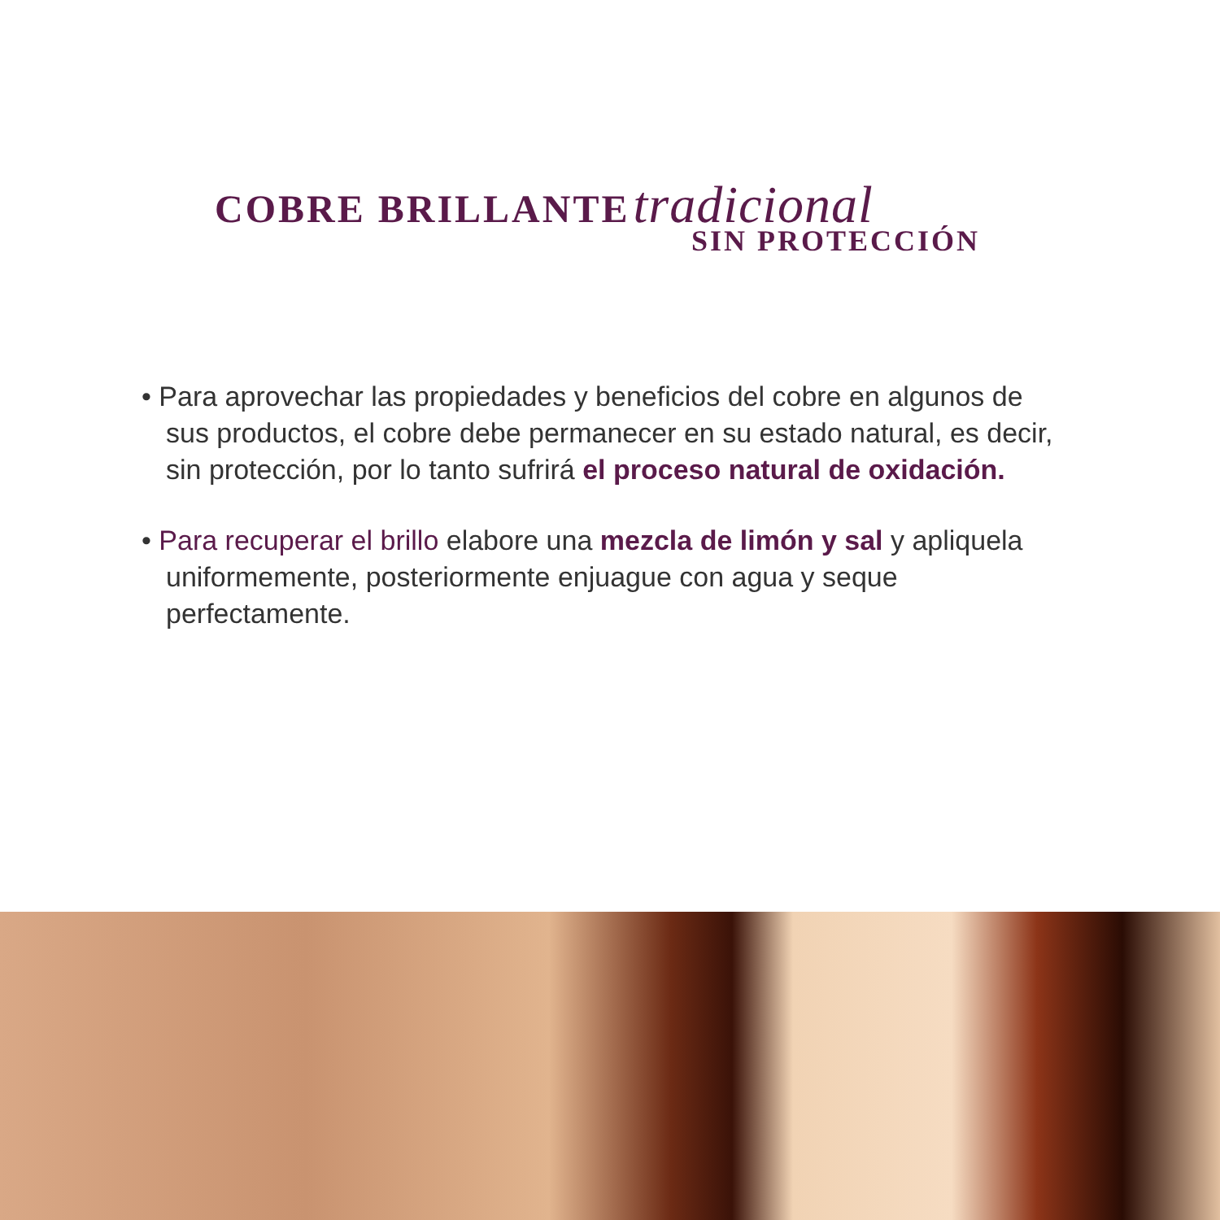COBRE BRILLANTE tradicional
SIN PROTECCIÓN
• Para aprovechar las propiedades y beneficios del cobre en algunos de sus productos, el cobre debe permanecer en su estado natural, es decir, sin protección, por lo tanto sufrirá el proceso natural de oxidación.
• Para recuperar el brillo elabore una mezcla de limón y sal y apliquela uniformemente, posteriormente enjuague con agua y seque perfectamente.